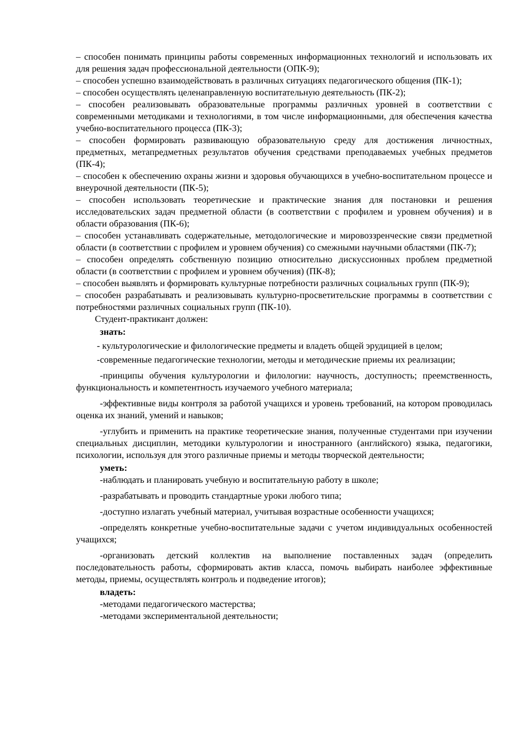– способен понимать принципы работы современных информационных технологий и использовать их для решения задач профессиональной деятельности (ОПК-9);
– способен успешно взаимодействовать в различных ситуациях педагогического общения (ПК-1);
– способен осуществлять целенаправленную воспитательную деятельность (ПК-2);
– способен реализовывать образовательные программы различных уровней в соответствии с современными методиками и технологиями, в том числе информационными, для обеспечения качества учебно-воспитательного процесса (ПК-3);
– способен формировать развивающую образовательную среду для достижения личностных, предметных, метапредметных результатов обучения средствами преподаваемых учебных предметов (ПК-4);
– способен к обеспечению охраны жизни и здоровья обучающихся в учебно-воспитательном процессе и внеурочной деятельности (ПК-5);
– способен использовать теоретические и практические знания для постановки и решения исследовательских задач предметной области (в соответствии с профилем и уровнем обучения) и в области образования (ПК-6);
– способен устанавливать содержательные, методологические и мировоззренческие связи предметной области (в соответствии с профилем и уровнем обучения) со смежными научными областями (ПК-7);
– способен определять собственную позицию относительно дискуссионных проблем предметной области (в соответствии с профилем и уровнем обучения) (ПК-8);
– способен выявлять и формировать культурные потребности различных социальных групп (ПК-9);
– способен разрабатывать и реализовывать культурно-просветительские программы в соответствии с потребностями различных социальных групп (ПК-10).
Студент-практикант должен:
знать:
- культурологические и филологические предметы и владеть общей эрудицией в целом;
-современные педагогические технологии, методы и методические приемы их реализации;
-принципы обучения культурологии и филологии: научность, доступность; преемственность, функциональность и компетентность изучаемого учебного материала;
-эффективные виды контроля за работой учащихся и уровень требований, на котором проводилась оценка их знаний, умений и навыков;
-углубить и применить на практике теоретические знания, полученные студентами при изучении специальных дисциплин, методики культурологии и иностранного (английского) языка, педагогики, психологии, используя для этого различные приемы и методы творческой деятельности;
уметь:
-наблюдать и планировать учебную и воспитательную работу в школе;
-разрабатывать и проводить стандартные уроки любого типа;
-доступно излагать учебный материал, учитывая возрастные особенности учащихся;
-определять конкретные учебно-воспитательные задачи с учетом индивидуальных особенностей учащихся;
-организовать детский коллектив на выполнение поставленных задач (определить последовательность работы, сформировать актив класса, помочь выбирать наиболее эффективные методы, приемы, осуществлять контроль и подведение итогов);
владеть:
-методами педагогического мастерства;
-методами экспериментальной деятельности;